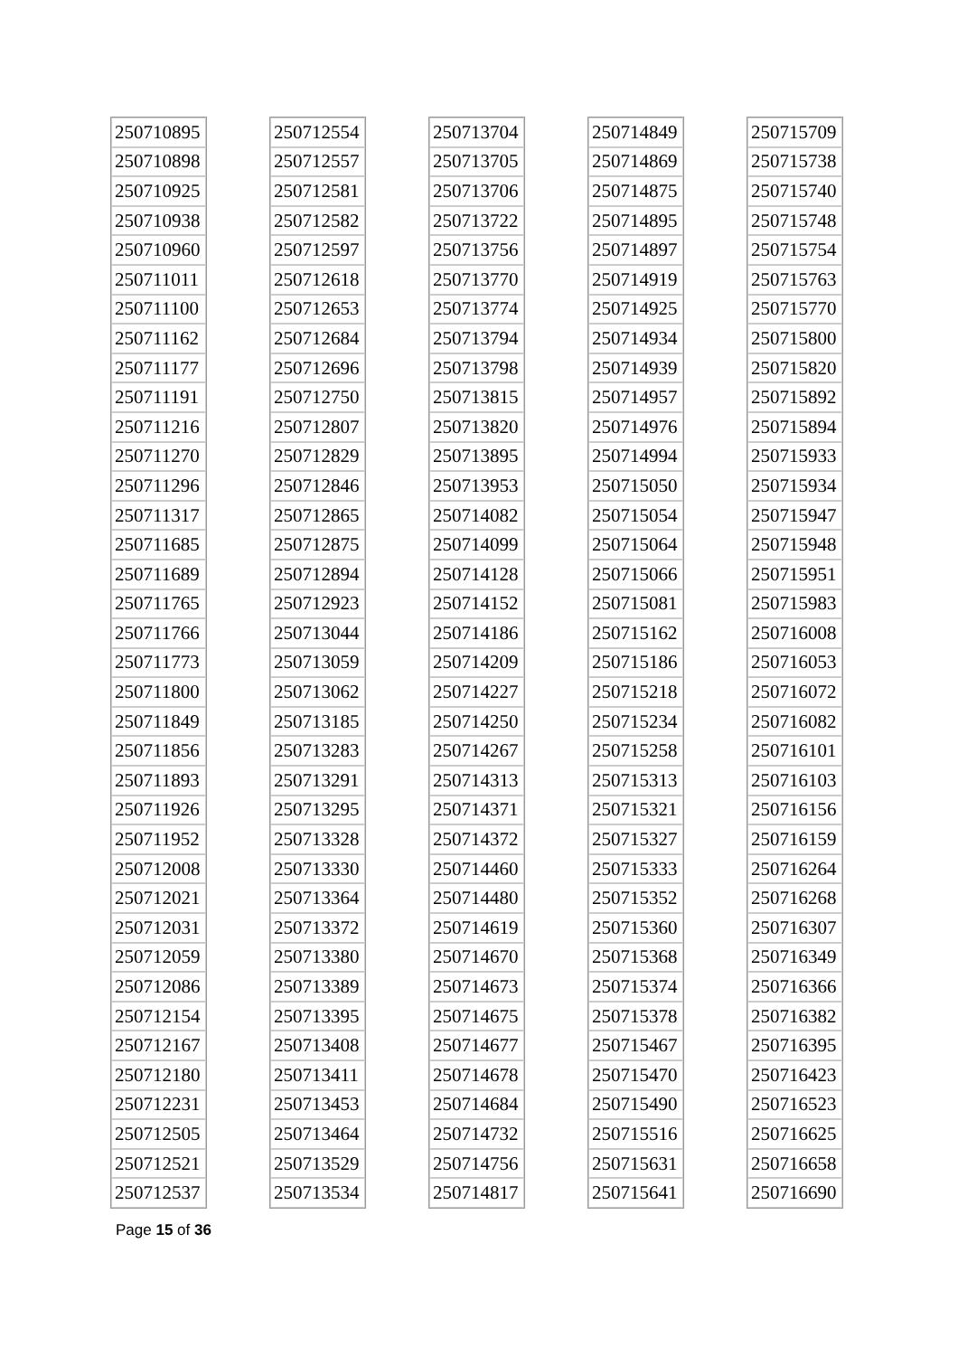| 250710895 |
| 250710898 |
| 250710925 |
| 250710938 |
| 250710960 |
| 250711011 |
| 250711100 |
| 250711162 |
| 250711177 |
| 250711191 |
| 250711216 |
| 250711270 |
| 250711296 |
| 250711317 |
| 250711685 |
| 250711689 |
| 250711765 |
| 250711766 |
| 250711773 |
| 250711800 |
| 250711849 |
| 250711856 |
| 250711893 |
| 250711926 |
| 250711952 |
| 250712008 |
| 250712021 |
| 250712031 |
| 250712059 |
| 250712086 |
| 250712154 |
| 250712167 |
| 250712180 |
| 250712231 |
| 250712505 |
| 250712521 |
| 250712537 |
| 250712554 |
| 250712557 |
| 250712581 |
| 250712582 |
| 250712597 |
| 250712618 |
| 250712653 |
| 250712684 |
| 250712696 |
| 250712750 |
| 250712807 |
| 250712829 |
| 250712846 |
| 250712865 |
| 250712875 |
| 250712894 |
| 250712923 |
| 250713044 |
| 250713059 |
| 250713062 |
| 250713185 |
| 250713283 |
| 250713291 |
| 250713295 |
| 250713328 |
| 250713330 |
| 250713364 |
| 250713372 |
| 250713380 |
| 250713389 |
| 250713395 |
| 250713408 |
| 250713411 |
| 250713453 |
| 250713464 |
| 250713529 |
| 250713534 |
| 250713704 |
| 250713705 |
| 250713706 |
| 250713722 |
| 250713756 |
| 250713770 |
| 250713774 |
| 250713794 |
| 250713798 |
| 250713815 |
| 250713820 |
| 250713895 |
| 250713953 |
| 250714082 |
| 250714099 |
| 250714128 |
| 250714152 |
| 250714186 |
| 250714209 |
| 250714227 |
| 250714250 |
| 250714267 |
| 250714313 |
| 250714371 |
| 250714372 |
| 250714460 |
| 250714480 |
| 250714619 |
| 250714670 |
| 250714673 |
| 250714675 |
| 250714677 |
| 250714678 |
| 250714684 |
| 250714732 |
| 250714756 |
| 250714817 |
| 250714849 |
| 250714869 |
| 250714875 |
| 250714895 |
| 250714897 |
| 250714919 |
| 250714925 |
| 250714934 |
| 250714939 |
| 250714957 |
| 250714976 |
| 250714994 |
| 250715050 |
| 250715054 |
| 250715064 |
| 250715066 |
| 250715081 |
| 250715162 |
| 250715186 |
| 250715218 |
| 250715234 |
| 250715258 |
| 250715313 |
| 250715321 |
| 250715327 |
| 250715333 |
| 250715352 |
| 250715360 |
| 250715368 |
| 250715374 |
| 250715378 |
| 250715467 |
| 250715470 |
| 250715490 |
| 250715516 |
| 250715631 |
| 250715641 |
| 250715709 |
| 250715738 |
| 250715740 |
| 250715748 |
| 250715754 |
| 250715763 |
| 250715770 |
| 250715800 |
| 250715820 |
| 250715892 |
| 250715894 |
| 250715933 |
| 250715934 |
| 250715947 |
| 250715948 |
| 250715951 |
| 250715983 |
| 250716008 |
| 250716053 |
| 250716072 |
| 250716082 |
| 250716101 |
| 250716103 |
| 250716156 |
| 250716159 |
| 250716264 |
| 250716268 |
| 250716307 |
| 250716349 |
| 250716366 |
| 250716382 |
| 250716395 |
| 250716423 |
| 250716523 |
| 250716625 |
| 250716658 |
| 250716690 |
Page 15 of 36